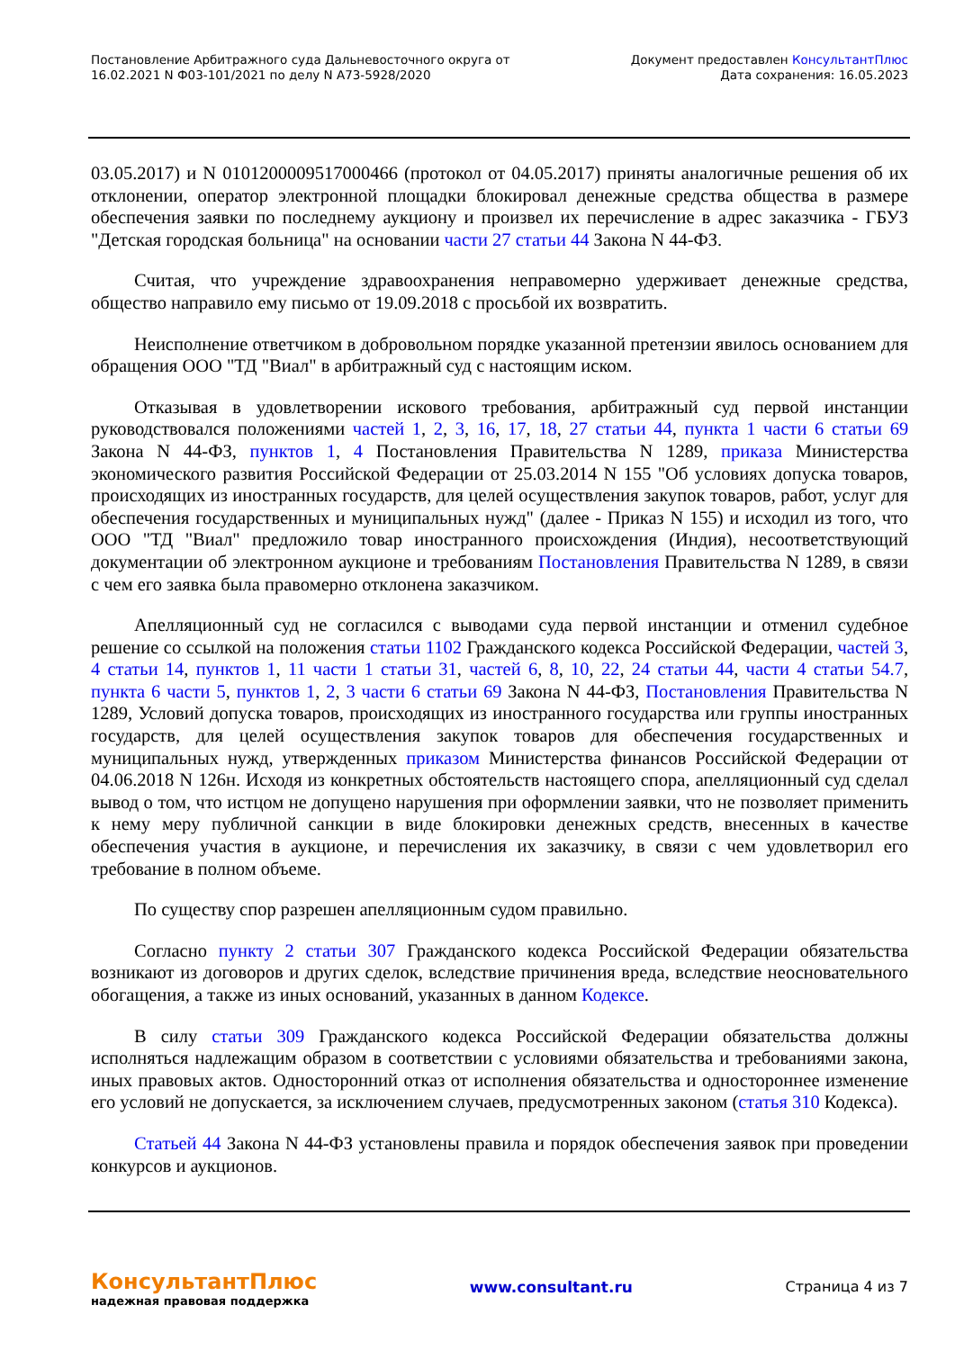Постановление Арбитражного суда Дальневосточного округа от
16.02.2021 N Ф03-101/2021 по делу N А73-5928/2020
Документ предоставлен КонсультантПлюс
Дата сохранения: 16.05.2023
03.05.2017) и N 0101200009517000466 (протокол от 04.05.2017) приняты аналогичные решения об их отклонении, оператор электронной площадки блокировал денежные средства общества в размере обеспечения заявки по последнему аукциону и произвел их перечисление в адрес заказчика - ГБУЗ "Детская городская больница" на основании части 27 статьи 44 Закона N 44-ФЗ.
Считая, что учреждение здравоохранения неправомерно удерживает денежные средства, общество направило ему письмо от 19.09.2018 с просьбой их возвратить.
Неисполнение ответчиком в добровольном порядке указанной претензии явилось основанием для обращения ООО "ТД "Виал" в арбитражный суд с настоящим иском.
Отказывая в удовлетворении искового требования, арбитражный суд первой инстанции руководствовался положениями частей 1, 2, 3, 16, 17, 18, 27 статьи 44, пункта 1 части 6 статьи 69 Закона N 44-ФЗ, пунктов 1, 4 Постановления Правительства N 1289, приказа Министерства экономического развития Российской Федерации от 25.03.2014 N 155 "Об условиях допуска товаров, происходящих из иностранных государств, для целей осуществления закупок товаров, работ, услуг для обеспечения государственных и муниципальных нужд" (далее - Приказ N 155) и исходил из того, что ООО "ТД "Виал" предложило товар иностранного происхождения (Индия), несоответствующий документации об электронном аукционе и требованиям Постановления Правительства N 1289, в связи с чем его заявка была правомерно отклонена заказчиком.
Апелляционный суд не согласился с выводами суда первой инстанции и отменил судебное решение со ссылкой на положения статьи 1102 Гражданского кодекса Российской Федерации, частей 3, 4 статьи 14, пунктов 1, 11 части 1 статьи 31, частей 6, 8, 10, 22, 24 статьи 44, части 4 статьи 54.7, пункта 6 части 5, пунктов 1, 2, 3 части 6 статьи 69 Закона N 44-ФЗ, Постановления Правительства N 1289, Условий допуска товаров, происходящих из иностранного государства или группы иностранных государств, для целей осуществления закупок товаров для обеспечения государственных и муниципальных нужд, утвержденных приказом Министерства финансов Российской Федерации от 04.06.2018 N 126н. Исходя из конкретных обстоятельств настоящего спора, апелляционный суд сделал вывод о том, что истцом не допущено нарушения при оформлении заявки, что не позволяет применить к нему меру публичной санкции в виде блокировки денежных средств, внесенных в качестве обеспечения участия в аукционе, и перечисления их заказчику, в связи с чем удовлетворил его требование в полном объеме.
По существу спор разрешен апелляционным судом правильно.
Согласно пункту 2 статьи 307 Гражданского кодекса Российской Федерации обязательства возникают из договоров и других сделок, вследствие причинения вреда, вследствие неосновательного обогащения, а также из иных оснований, указанных в данном Кодексе.
В силу статьи 309 Гражданского кодекса Российской Федерации обязательства должны исполняться надлежащим образом в соответствии с условиями обязательства и требованиями закона, иных правовых актов. Односторонний отказ от исполнения обязательства и одностороннее изменение его условий не допускается, за исключением случаев, предусмотренных законом (статья 310 Кодекса).
Статьей 44 Закона N 44-ФЗ установлены правила и порядок обеспечения заявок при проведении конкурсов и аукционов.
КонсультантПлюс
надежная правовая поддержка
www.consultant.ru Страница 4 из 7